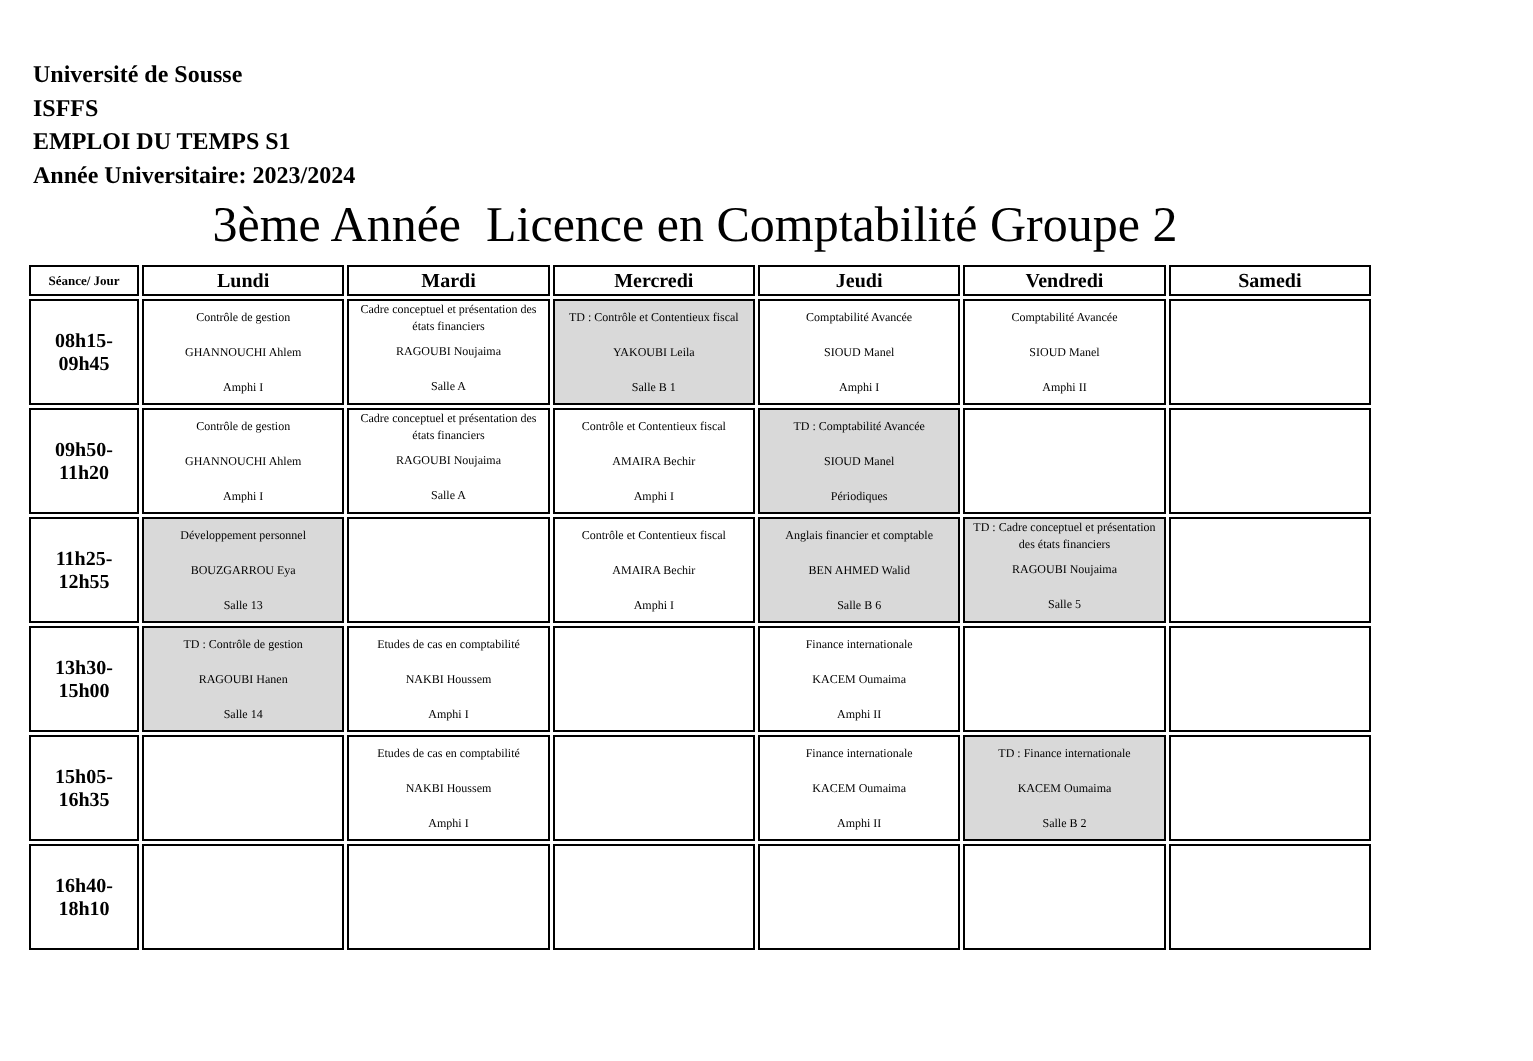Université de Sousse
ISFFS
EMPLOI DU TEMPS S1
Année Universitaire: 2023/2024
3ème Année Licence en Comptabilité Groupe 2
| Séance/ Jour | Lundi | Mardi | Mercredi | Jeudi | Vendredi | Samedi |
| --- | --- | --- | --- | --- | --- | --- |
| 08h15- 09h45 | Contrôle de gestion GHANNOUCHI Ahlem Amphi I | Cadre conceptuel et présentation des états financiers RAGOUBI Noujaima Salle A | TD : Contrôle et Contentieux fiscal YAKOUBI Leila Salle B 1 | Comptabilité Avancée SIOUD Manel Amphi I | Comptabilité Avancée SIOUD Manel Amphi II | |
| 09h50- 11h20 | Contrôle de gestion GHANNOUCHI Ahlem Amphi I | Cadre conceptuel et présentation des états financiers RAGOUBI Noujaima Salle A | Contrôle et Contentieux fiscal AMAIRA Bechir Amphi I | TD : Comptabilité Avancée SIOUD Manel Périodiques | | |
| 11h25- 12h55 | Développement personnel BOUZGARROU Eya Salle 13 | | Contrôle et Contentieux fiscal AMAIRA Bechir Amphi I | Anglais financier et comptable BEN AHMED Walid Salle B 6 | TD : Cadre conceptuel et présentation des états financiers RAGOUBI Noujaima Salle 5 | |
| 13h30- 15h00 | TD : Contrôle de gestion RAGOUBI Hanen Salle 14 | Etudes de cas en comptabilité NAKBI Houssem Amphi I | | Finance internationale KACEM Oumaima Amphi II | | |
| 15h05- 16h35 | | Etudes de cas en comptabilité NAKBI Houssem Amphi I | | Finance internationale KACEM Oumaima Amphi II | TD : Finance internationale KACEM Oumaima Salle B 2 | |
| 16h40- 18h10 | | | | | | |